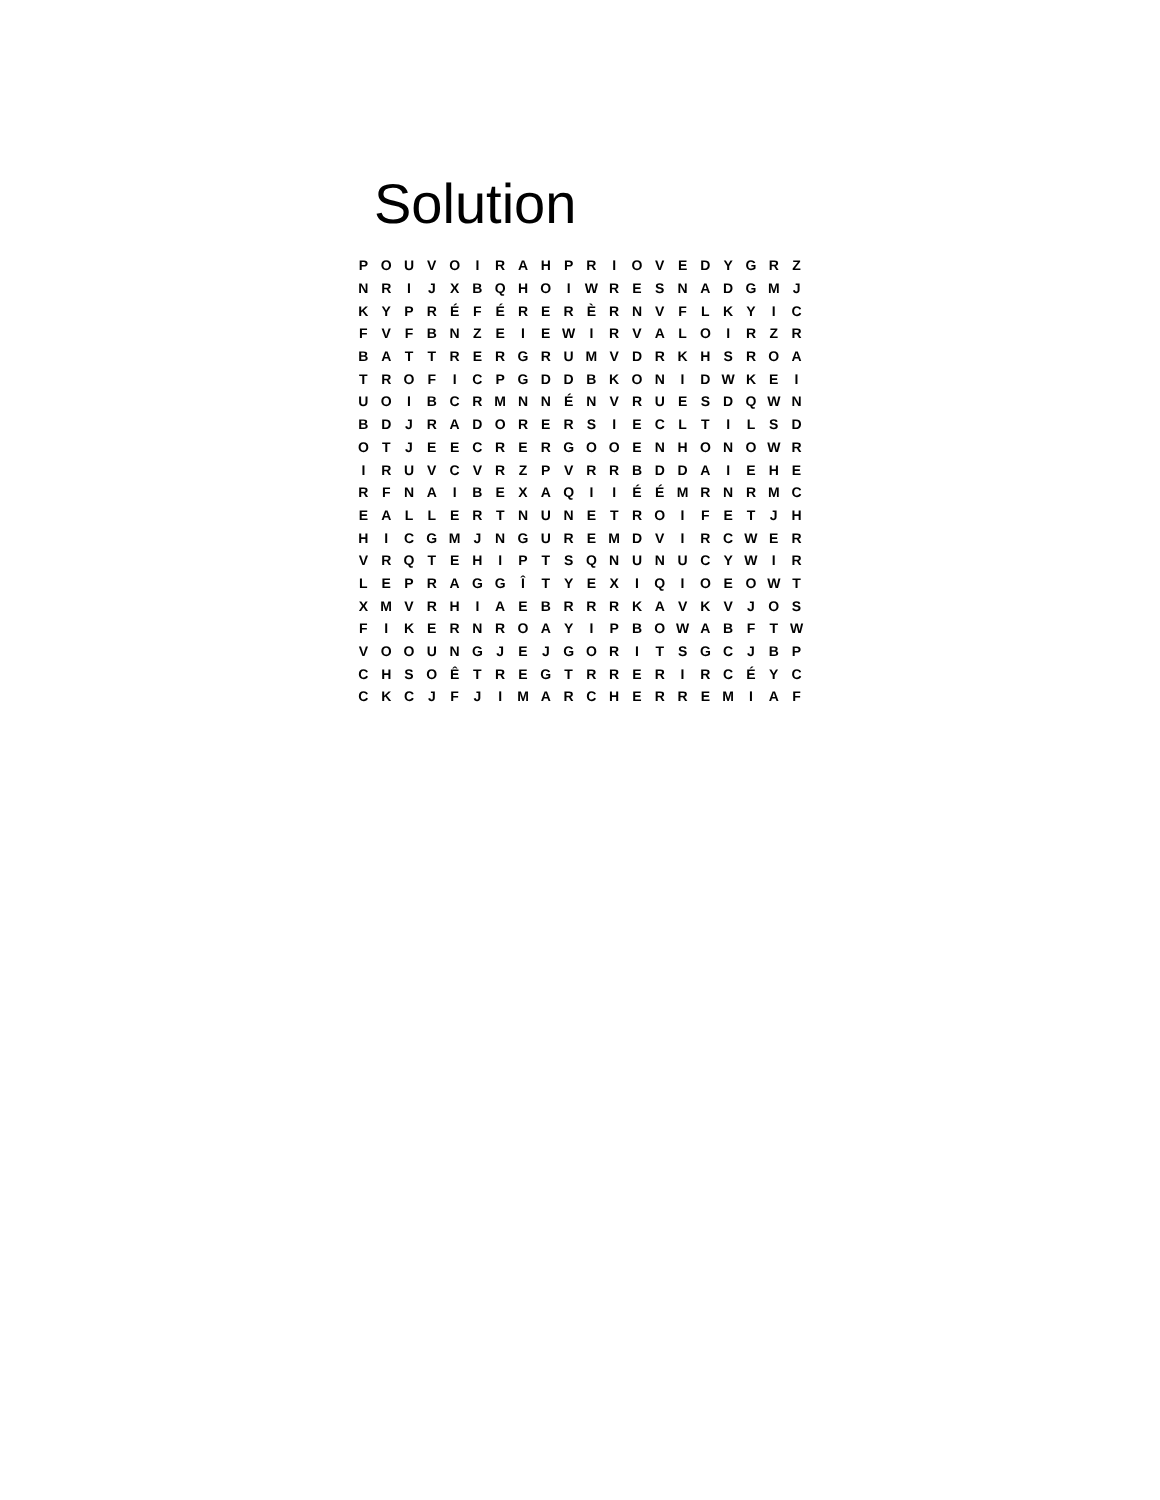Solution
| P | O | U | V | O | I | R | A | H | P | R | I | O | V | E | D | Y | G | R | Z |
| N | R | I | J | X | B | Q | H | O | I | W | R | E | S | N | A | D | G | M | J |
| K | Y | P | R | É | F | É | R | E | R | È | R | N | V | F | L | K | Y | I | C |
| F | V | F | B | N | Z | E | I | E | W | I | R | V | A | L | O | I | R | Z | R |
| B | A | T | T | R | E | R | G | R | U | M | V | D | R | K | H | S | R | O | A |
| T | R | O | F | I | C | P | G | D | D | B | K | O | N | I | D | W | K | E | I |
| U | O | I | B | C | R | M | N | N | É | N | V | R | U | E | S | D | Q | W | N |
| B | D | J | R | A | D | O | R | E | R | S | I | E | C | L | T | I | L | S | D |
| O | T | J | E | E | C | R | E | R | G | O | O | E | N | H | O | N | O | W | R |
| I | R | U | V | C | V | R | Z | P | V | R | R | B | D | D | A | I | E | H | E |
| R | F | N | A | I | B | E | X | A | Q | I | I | É | É | M | R | N | R | M | C |
| E | A | L | L | E | R | T | N | U | N | E | T | R | O | I | F | E | T | J | H |
| H | I | C | G | M | J | N | G | U | R | E | M | D | V | I | R | C | W | E | R |
| V | R | Q | T | E | H | I | P | T | S | Q | N | U | N | U | C | Y | W | I | R |
| L | E | P | R | A | G | G | Î | T | Y | E | X | I | Q | I | O | E | O | W | T |
| X | M | V | R | H | I | A | E | B | R | R | R | K | A | V | K | V | J | O | S |
| F | I | K | E | R | N | R | O | A | Y | I | P | B | O | W | A | B | F | T | W |
| V | O | O | U | N | G | J | E | J | G | O | R | I | T | S | G | C | J | B | P |
| C | H | S | O | Ê | T | R | E | G | T | R | R | E | R | I | R | C | É | Y | C |
| C | K | C | J | F | J | I | M | A | R | C | H | E | R | R | E | M | I | A | F |